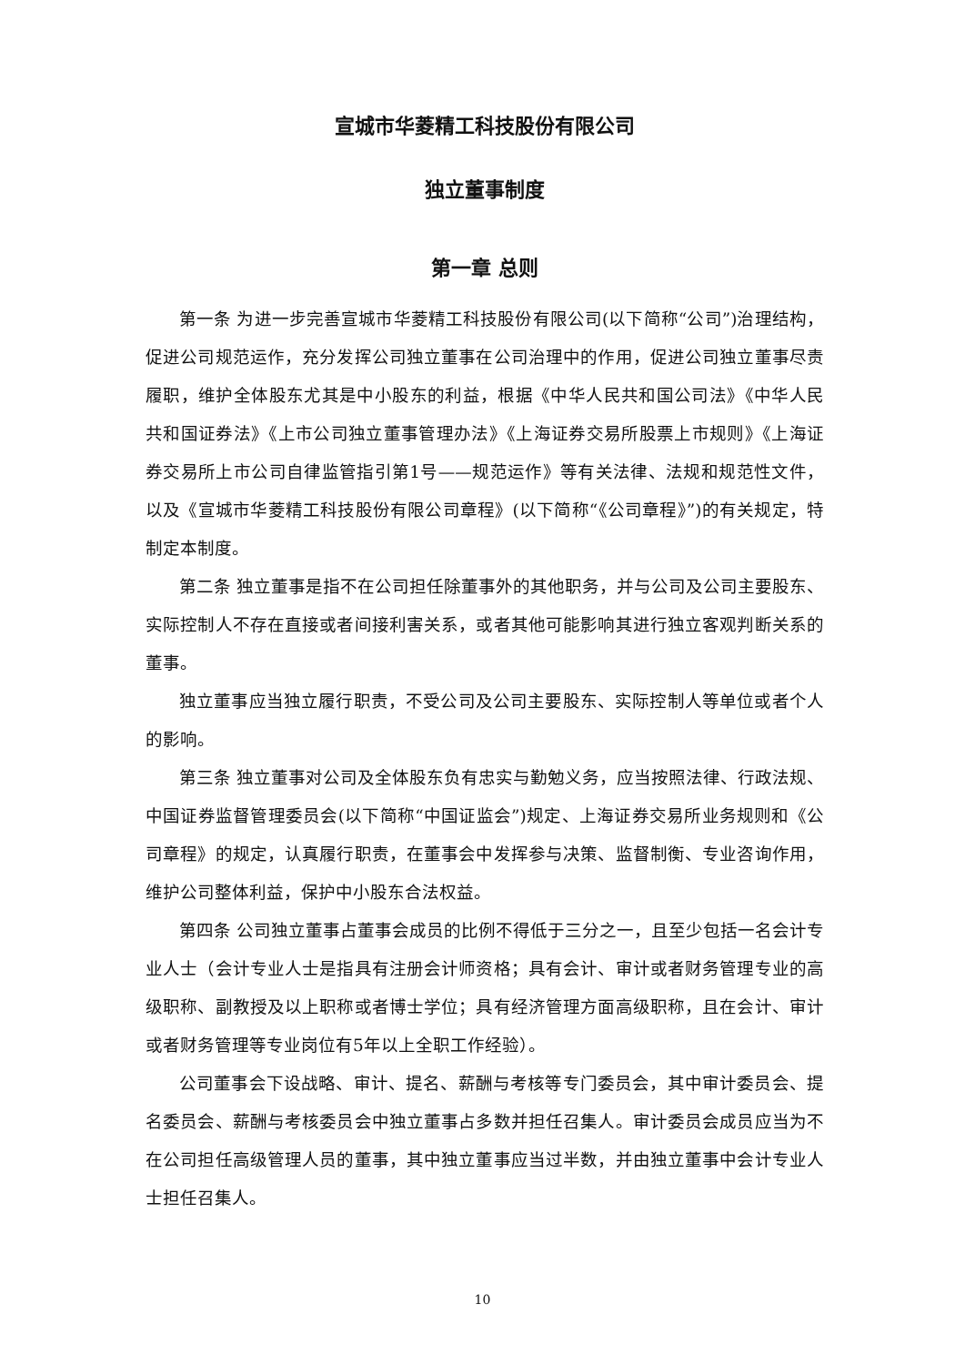宣城市华菱精工科技股份有限公司
独立董事制度
第一章 总则
第一条 为进一步完善宣城市华菱精工科技股份有限公司(以下简称“公司”)治理结构，促进公司规范运作，充分发挥公司独立董事在公司治理中的作用，促进公司独立董事尽责履职，维护全体股东尤其是中小股东的利益，根据《中华人民共和国公司法》《中华人民共和国证券法》《上市公司独立董事管理办法》《上海证券交易所股票上市规则》《上海证券交易所上市公司自律监管指引第1号——规范运作》等有关法律、法规和规范性文件，以及《宣城市华菱精工科技股份有限公司章程》(以下简称“《公司章程》”)的有关规定，特制定本制度。
第二条 独立董事是指不在公司担任除董事外的其他职务，并与公司及公司主要股东、实际控制人不存在直接或者间接利害关系，或者其他可能影响其进行独立客观判断关系的董事。
独立董事应当独立履行职责，不受公司及公司主要股东、实际控制人等单位或者个人的影响。
第三条 独立董事对公司及全体股东负有忠实与勤勉义务，应当按照法律、行政法规、中国证券监督管理委员会(以下简称“中国证监会”)规定、上海证券交易所业务规则和《公司章程》的规定，认真履行职责，在董事会中发挥参与决策、监督制衡、专业咨询作用，维护公司整体利益，保护中小股东合法权益。
第四条 公司独立董事占董事会成员的比例不得低于三分之一，且至少包括一名会计专业人士（会计专业人士是指具有注册会计师资格；具有会计、审计或者财务管理专业的高级职称、副教授及以上职称或者博士学位；具有经济管理方面高级职称，且在会计、审计或者财务管理等专业岗位有5年以上全职工作经验）。
公司董事会下设战略、审计、提名、薪酬与考核等专门委员会，其中审计委员会、提名委员会、薪酬与考核委员会中独立董事占多数并担任召集人。审计委员会成员应当为不在公司担任高级管理人员的董事，其中独立董事应当过半数，并由独立董事中会计专业人士担任召集人。
10